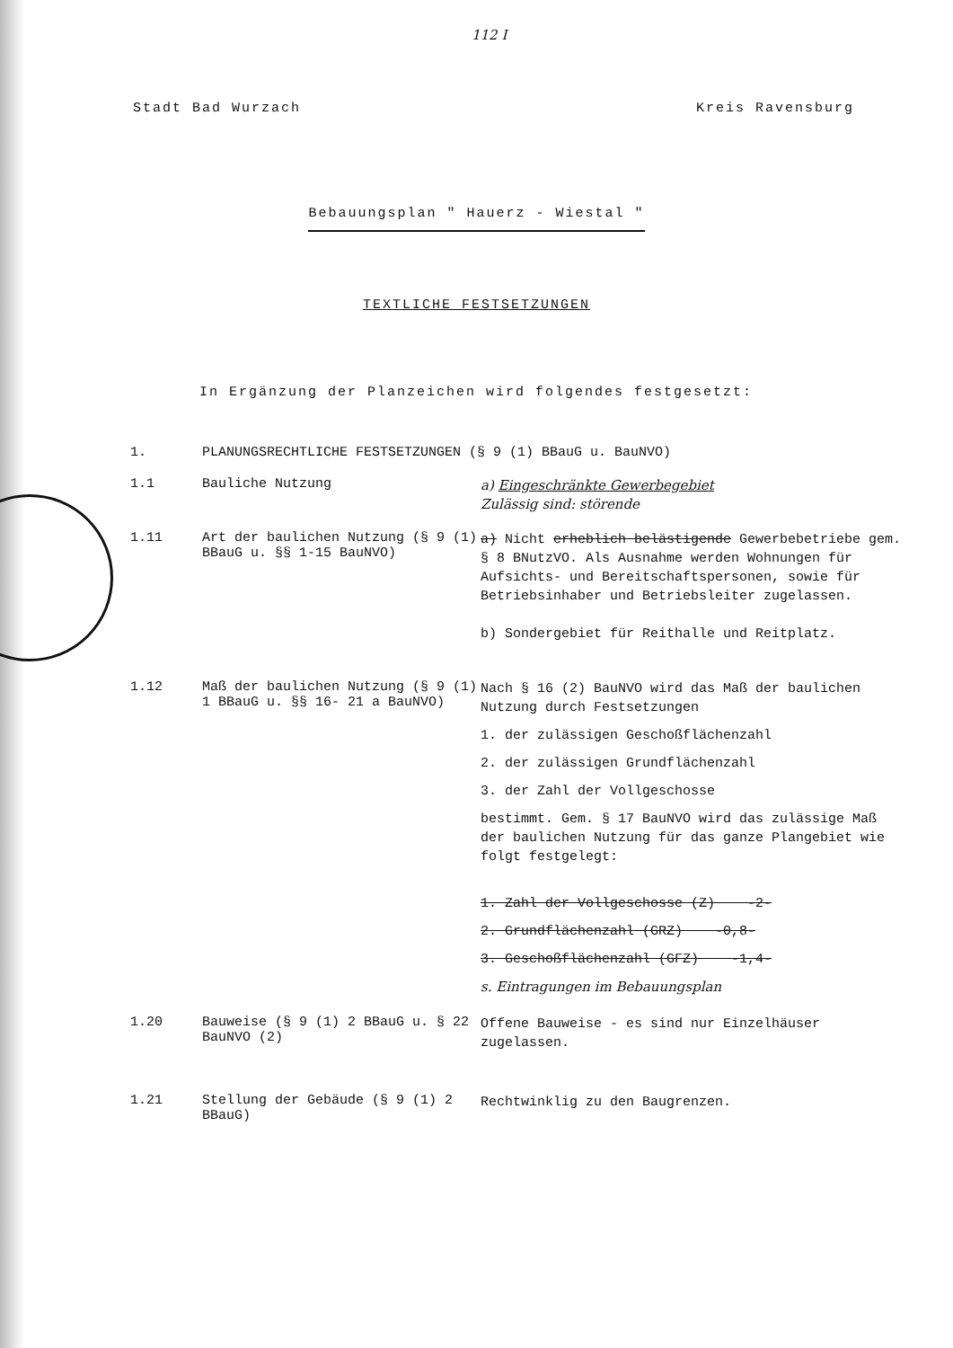112 I
Stadt Bad Wurzach Kreis Ravensburg
Bebauungsplan " Hauerz - Wiestal "
TEXTLICHE FESTSETZUNGEN
In Ergänzung der Planzeichen wird folgendes festgesetzt:
1. PLANUNGSRECHTLICHE FESTSETZUNGEN (§ 9 (1) BBauG u. BauNVO)
1.1 Bauliche Nutzung
a) Eingeschränkte Gewerbegebiet
Zulässig sind: störende
1.11 Art der baulichen Nutzung (§ 9 (1) BBauG u. §§ 1-15 BauNVO)
a) Nicht erheblich belästigende Gewerbebetriebe gem. § 8 BNutzVO. Als Ausnahme werden Wohnungen für Aufsichts- und Bereitschaftspersonen, sowie für Betriebsinhaber und Betriebsleiter zugelassen.
b) Sondergebiet für Reithalle und Reitplatz.
1.12 Maß der baulichen Nutzung (§ 9 (1) 1 BBauG u. §§ 16- 21 a BauNVO)
Nach § 16 (2) BauNVO wird das Maß der baulichen Nutzung durch Festsetzungen
1. der zulässigen Geschoßflächenzahl
2. der zulässigen Grundflächenzahl
3. der Zahl der Vollgeschosse
bestimmt. Gem. § 17 BauNVO wird das zulässige Maß der baulichen Nutzung für das ganze Plangebiet wie folgt festgelegt:
1. Zahl der Vollgeschosse (Z) -2-
2. Grundflächenzahl (GRZ) -0,8-
3. Geschoßflächenzahl (GFZ) -1,4-
s. Eintragungen im Bebauungsplan
1.20 Bauweise (§ 9 (1) 2 BBauG u. § 22 BauNVO (2)
Offene Bauweise - es sind nur Einzelhäuser zugelassen.
1.21 Stellung der Gebäude (§ 9 (1) 2 BBauG)
Rechtwinklig zu den Baugrenzen.